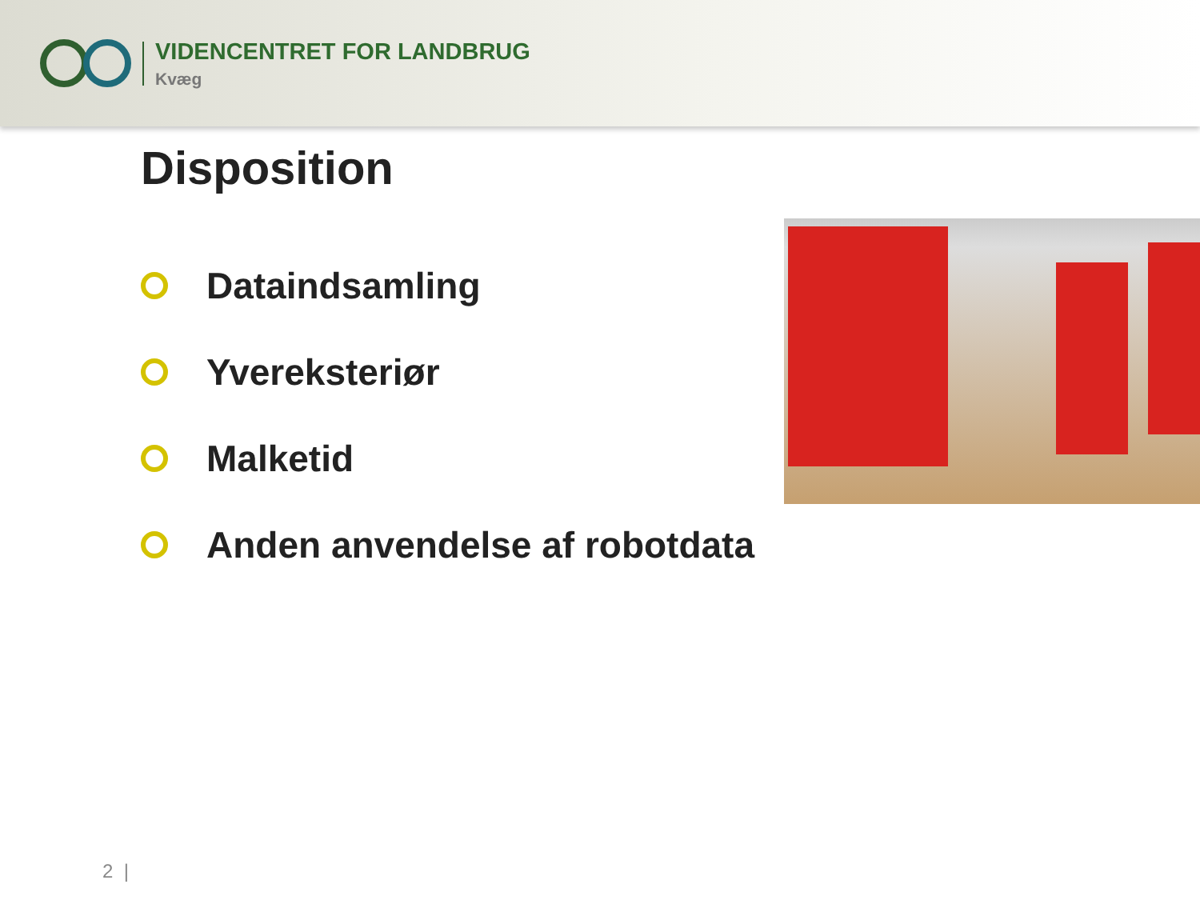VIDENCENTRET FOR LANDBRUG
Kvæg
Disposition
Dataindsamling
Yvereksteriør
Malketid
Anden anvendelse af robotdata
2 |